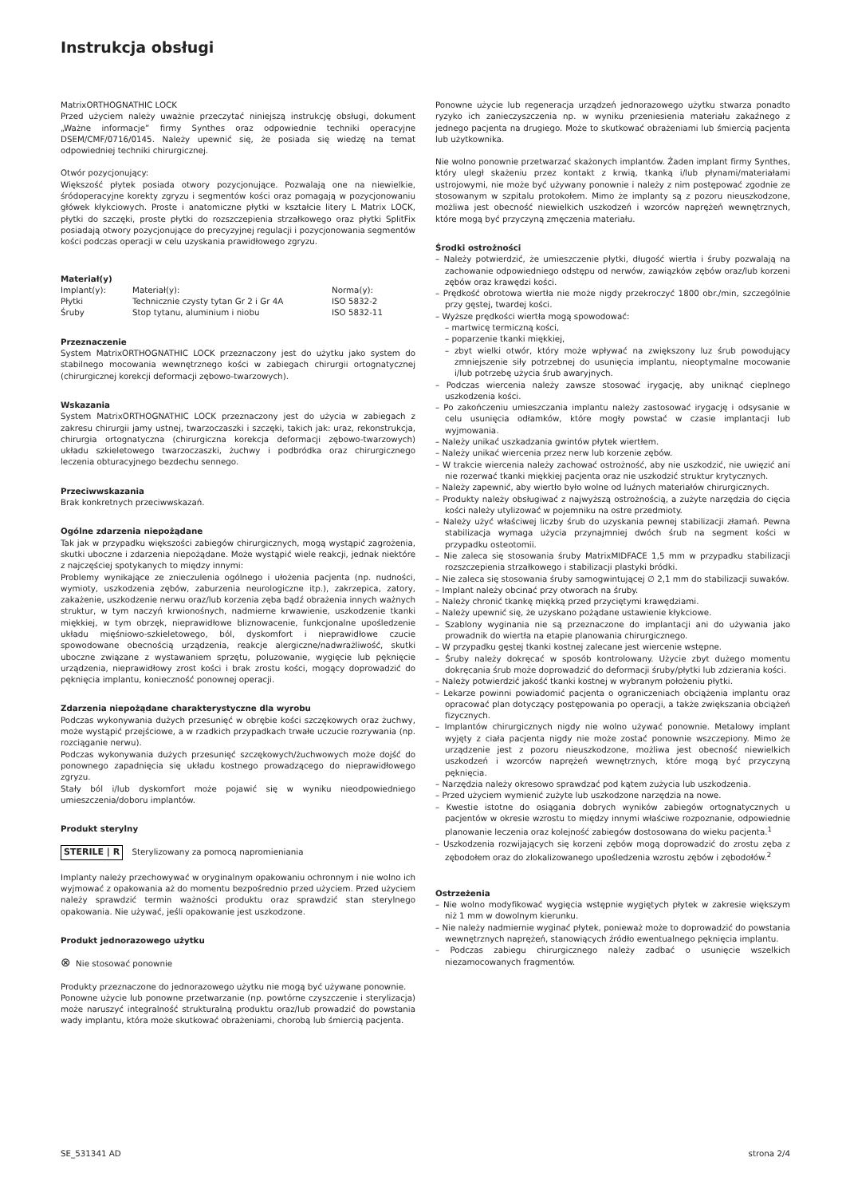Instrukcja obsługi
MatrixORTHOGNATHIC LOCK
Przed użyciem należy uważnie przeczytać niniejszą instrukcję obsługi, dokument „Ważne informacje” firmy Synthes oraz odpowiednie techniki operacyjne DSEM/CMF/0716/0145. Należy upewnić się, że posiada się wiedzę na temat odpowiedniej techniki chirurgicznej.
Otwór pozycjonujący:
Większość płytek posiada otwory pozycjonujące. Pozwalają one na niewielkie, śródoperacyjne korekty zgryzu i segmentów kości oraz pomagają w pozycjonowaniu główek kłykciowych. Proste i anatomiczne płytki w kształcie litery L Matrix LOCK, płytki do szczęki, proste płytki do rozszczepienia strzałkowego oraz płytki SplitFix posiadają otwory pozycjonujące do precyzyjnej regulacji i pozycjonowania segmentów kości podczas operacji w celu uzyskania prawidłowego zgryzu.
Materiał(y)
| Implant(y): | Materiał(y): | Norma(y): |
| Płytki | Technicznie czysty tytan Gr 2 i Gr 4A | ISO 5832-2 |
| Śruby | Stop tytanu, aluminium i niobu | ISO 5832-11 |
Przeznaczenie
System MatrixORTHOGNATHIC LOCK przeznaczony jest do użytku jako system do stabilnego mocowania wewnętrznego kości w zabiegach chirurgii ortognatycznej (chirurgicznej korekcji deformacji zębowo-twarzowych).
Wskazania
System MatrixORTHOGNATHIC LOCK przeznaczony jest do użycia w zabiegach z zakresu chirurgii jamy ustnej, twarzoczaszki i szczęki, takich jak: uraz, rekonstrukcja, chirurgia ortognatyczna (chirurgiczna korekcja deformacji zębowo-twarzowych) układu szkieletowego twarzoczaszki, żuchwy i podbródka oraz chirurgicznego leczenia obturacyjnego bezdechu sennego.
Przeciwwskazania
Brak konkretnych przeciwwskazań.
Ogólne zdarzenia niepożądane
Tak jak w przypadku większości zabiegów chirurgicznych, mogą wystąpić zagrożenia, skutki uboczne i zdarzenia niepożądane. Może wystąpić wiele reakcji, jednak niektóre z najczęściej spotykanych to między innymi:
Problemy wynikające ze znieczulenia ogólnego i ułożenia pacjenta (np. nudności, wymioty, uszkodzenia zębów, zaburzenia neurologiczne itp.), zakrzepica, zatory, zakażenie, uszkodzenie nerwu oraz/lub korzenia zęba bądź obrażenia innych ważnych struktur, w tym naczyń krwionośnych, nadmierne krwawienie, uszkodzenie tkanki miękkiej, w tym obrzęk, nieprawidłowe bliznowacenie, funkcjonalne upośledzenie układu mięśniowo-szkieletowego, ból, dyskomfort i nieprawidłowe czucie spowodowane obecnością urządzenia, reakcje alergiczne/nadwrażliwość, skutki uboczne związane z wystawaniem sprzętu, poluzowanie, wygięcie lub pęknięcie urządzenia, nieprawidłowy zrost kości i brak zrostu kości, mogący doprowadzić do pęknięcia implantu, konieczność ponownej operacji.
Zdarzenia niepożądane charakterystyczne dla wyrobu
Podczas wykonywania dużych przesunięć w obrębie kości szczękowych oraz żuchwy, może wystąpić przejściowe, a w rzadkich przypadkach trwałe uczucie rozrywania (np. rozciąganie nerwu).
Podczas wykonywania dużych przesunięć szczękowych/żuchwowych może dojść do ponownego zapadnięcia się układu kostnego prowadzącego do nieprawidłowego zgryzu.
Stały ból i/lub dyskomfort może pojawić się w wyniku nieodpowiedniego umieszczenia/doboru implantów.
Produkt sterylny
STERILE | R Sterylizowany za pomocą napromieniania
Implanty należy przechowywać w oryginalnym opakowaniu ochronnym i nie wolno ich wyjmować z opakowania aż do momentu bezpośrednio przed użyciem. Przed użyciem należy sprawdzić termin ważności produktu oraz sprawdzić stan sterylnego opakowania. Nie używać, jeśli opakowanie jest uszkodzone.
Produkt jednorazowego użytku
⊗ Nie stosować ponownie
Produkty przeznaczone do jednorazowego użytku nie mogą być używane ponownie.
Ponowne użycie lub ponowne przetwarzanie (np. powtórne czyszczenie i sterylizacja) może naruszyć integralność strukturalną produktu oraz/lub prowadzić do powstania wady implantu, która może skutkować obrażeniami, chorobą lub śmiercią pacjenta.
Ponowne użycie lub regeneracja urządzeń jednorazowego użytku stwarza ponadto ryzyko ich zanieczyszczenia np. w wyniku przeniesienia materiału zakaźnego z jednego pacjenta na drugiego. Może to skutkować obrażeniami lub śmiercią pacjenta lub użytkownika.
Nie wolno ponownie przetwarzać skażonych implantów. Żaden implant firmy Synthes, który uległ skażeniu przez kontakt z krwią, tkanką i/lub płynami/materiałami ustrojowymi, nie może być używany ponownie i należy z nim postępować zgodnie ze stosowanym w szpitalu protokołem. Mimo że implanty są z pozoru nieuszkodzone, możliwa jest obecność niewielkich uszkodzeń i wzorców naprężeń wewnętrznych, które mogą być przyczyną zmęczenia materiału.
Środki ostrożności
– Należy potwierdzić, że umieszczenie płytki, długość wiertła i śruby pozwalają na zachowanie odpowiedniego odstępu od nerwów, zawiązków zębów oraz/lub korzeni zębów oraz krawędzi kości.
– Prędkość obrotowa wiertła nie może nigdy przekroczyć 1800 obr./min, szczególnie przy gęstej, twardej kości.
– Wyższe prędkości wiertła mogą spowodować:
– martwicę termiczną kości,
– poparzenie tkanki miękkiej,
– zbyt wielki otwór, który może wpływać na zwiększony luz śrub powodujący zmniejszenie siły potrzebnej do usunięcia implantu, nieoptymalne mocowanie i/lub potrzebę użycia śrub awaryjnych.
– Podczas wiercenia należy zawsze stosować irygację, aby uniknąć cieplnego uszkodzenia kości.
– Po zakończeniu umieszczania implantu należy zastosować irygację i odsysanie w celu usunięcia odłamków, które mogły powstać w czasie implantacji lub wyjmowania.
– Należy unikać uszkadzania gwintów płytek wiertłem.
– Należy unikać wiercenia przez nerw lub korzenie zębów.
– W trakcie wiercenia należy zachować ostrożność, aby nie uszkodzić, nie uwięzić ani nie rozerwać tkanki miękkiej pacjenta oraz nie uszkodzić struktur krytycznych.
– Należy zapewnić, aby wiertło było wolne od luźnych materiałów chirurgicznych.
– Produkty należy obsługiwać z najwyższą ostrożnością, a zużyte narzędzia do cięcia kości należy utylizować w pojemniku na ostre przedmioty.
– Należy użyć właściwej liczby śrub do uzyskania pewnej stabilizacji złamań. Pewna stabilizacja wymaga użycia przynajmniej dwóch śrub na segment kości w przypadku osteotomii.
– Nie zaleca się stosowania śruby MatrixMIDFACE 1,5 mm w przypadku stabilizacji rozszczepienia strzałkowego i stabilizacji plastyki bródki.
– Nie zaleca się stosowania śruby samogwintującej ∅ 2,1 mm do stabilizacji suwaków.
– Implant należy obcinać przy otworach na śruby.
– Należy chronić tkankę miękką przed przyciętymi krawędziami.
– Należy upewnić się, że uzyskano pożądane ustawienie kłykciowe.
– Szablony wyginania nie są przeznaczone do implantacji ani do używania jako prowadnik do wiertła na etapie planowania chirurgicznego.
– W przypadku gęstej tkanki kostnej zalecane jest wiercenie wstępne.
– Śruby należy dokręcać w sposób kontrolowany. Użycie zbyt dużego momentu dokręcania śrub może doprowadzić do deformacji śruby/płytki lub zdzierania kości.
– Należy potwierdzić jakość tkanki kostnej w wybranym położeniu płytki.
– Lekarze powinni powiadomić pacjenta o ograniczeniach obciążenia implantu oraz opracować plan dotyczący postępowania po operacji, a także zwiększania obciążeń fizycznych.
– Implantów chirurgicznych nigdy nie wolno używać ponownie. Metalowy implant wyjęty z ciała pacjenta nigdy nie może zostać ponownie wszczepiony. Mimo że urządzenie jest z pozoru nieuszkodzone, możliwa jest obecność niewielkich uszkodzeń i wzorców naprężeń wewnętrznych, które mogą być przyczyną pęknięcia.
– Narzędzia należy okresowo sprawdzać pod kątem zużycia lub uszkodzenia.
– Przed użyciem wymienić zużyte lub uszkodzone narzędzia na nowe.
– Kwestie istotne do osiągania dobrych wyników zabiegów ortognatycznych u pacjentów w okresie wzrostu to między innymi właściwe rozpoznanie, odpowiednie planowanie leczenia oraz kolejność zabiegów dostosowana do wieku pacjenta.<sup>1</sup>
– Uszkodzenia rozwijających się korzeni zębów mogą doprowadzić do zrostu zęba z zębodołem oraz do zlokalizowanego upośledzenia wzrostu zębów i zębodołów.<sup>2</sup>
Ostrzeżenia
– Nie wolno modyfikować wygięcia wstępnie wygiętych płytek w zakresie większym niż 1 mm w dowolnym kierunku.
– Nie należy nadmiernie wyginać płytek, ponieważ może to doprowadzić do powstania wewnętrznych naprężeń, stanowiących źródło ewentualnego pęknięcia implantu.
– Podczas zabiegu chirurgicznego należy zadbać o usunięcie wszelkich niezamocowanych fragmentów.
SE_531341 AD strona 2/4